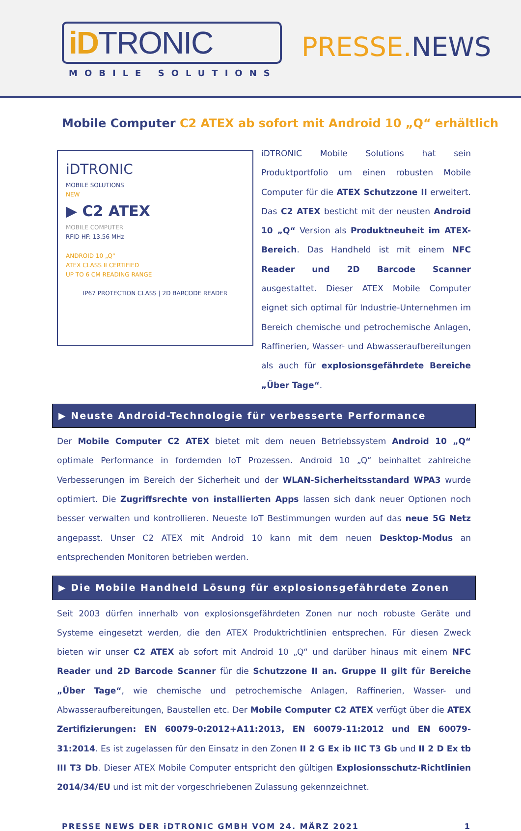iDTRONIC
MOBILE SOLUTIONS
PRESSE. NEWS
Mobile Computer C2 ATEX ab sofort mit Android 10 „Q“ erhältlich
iDTRONIC
MOBILE SOLUTIONS
NEW
▶ C2 ATEX
MOBILE COMPUTER
RFID HF: 13.56 MHz
ANDROID 10 „Q“
ATEX CLASS II CERTIFIED
UP TO 6 CM READING RANGE
IP67 PROTECTION CLASS | 2D BARCODE READER
iDTRONIC Mobile Solutions hat sein Produktportfolio um einen robusten Mobile Computer für die ATEX Schutzzone II erweitert. Das C2 ATEX besticht mit der neusten Android 10 „Q“ Version als Produktneuheit im ATEX-Bereich. Das Handheld ist mit einem NFC Reader und 2D Barcode Scanner ausgestattet. Dieser ATEX Mobile Computer eignet sich optimal für Industrie-Unternehmen im Bereich chemische und petrochemische Anlagen, Raffinerien, Wasser- und Abwasseraufbereitungen als auch für explosionsgefährdete Bereiche „Über Tage“.
▶ Neuste Android-Technologie für verbesserte Performance
Der Mobile Computer C2 ATEX bietet mit dem neuen Betriebssystem Android 10 „Q“ optimale Performance in fordernden IoT Prozessen. Android 10 „Q“ beinhaltet zahlreiche Verbesserungen im Bereich der Sicherheit und der WLAN-Sicherheitsstandard WPA3 wurde optimiert. Die Zugriffsrechte von installierten Apps lassen sich dank neuer Optionen noch besser verwalten und kontrollieren. Neueste IoT Bestimmungen wurden auf das neue 5G Netz angepasst. Unser C2 ATEX mit Android 10 kann mit dem neuen Desktop-Modus an entsprechenden Monitoren betrieben werden.
▶ Die Mobile Handheld Lösung für explosionsgefährdete Zonen
Seit 2003 dürfen innerhalb von explosionsgefährdeten Zonen nur noch robuste Geräte und Systeme eingesetzt werden, die den ATEX Produktrichtlinien entsprechen. Für diesen Zweck bieten wir unser C2 ATEX ab sofort mit Android 10 „Q“ und darüber hinaus mit einem NFC Reader und 2D Barcode Scanner für die Schutzzone II an. Gruppe II gilt für Bereiche „Über Tage“, wie chemische und petrochemische Anlagen, Raffinerien, Wasser- und Abwasseraufbereitungen, Baustellen etc. Der Mobile Computer C2 ATEX verfügt über die ATEX Zertifizierungen: EN 60079-0:2012+A11:2013, EN 60079-11:2012 und EN 60079-31:2014. Es ist zugelassen für den Einsatz in den Zonen II 2 G Ex ib IIC T3 Gb und II 2 D Ex tb III T3 Db. Dieser ATEX Mobile Computer entspricht den gültigen Explosionsschutz-Richtlinien 2014/34/EU und ist mit der vorgeschriebenen Zulassung gekennzeichnet.
PRESSE NEWS DER iDTRONIC GMBH VOM 24. MÄRZ 2021 1